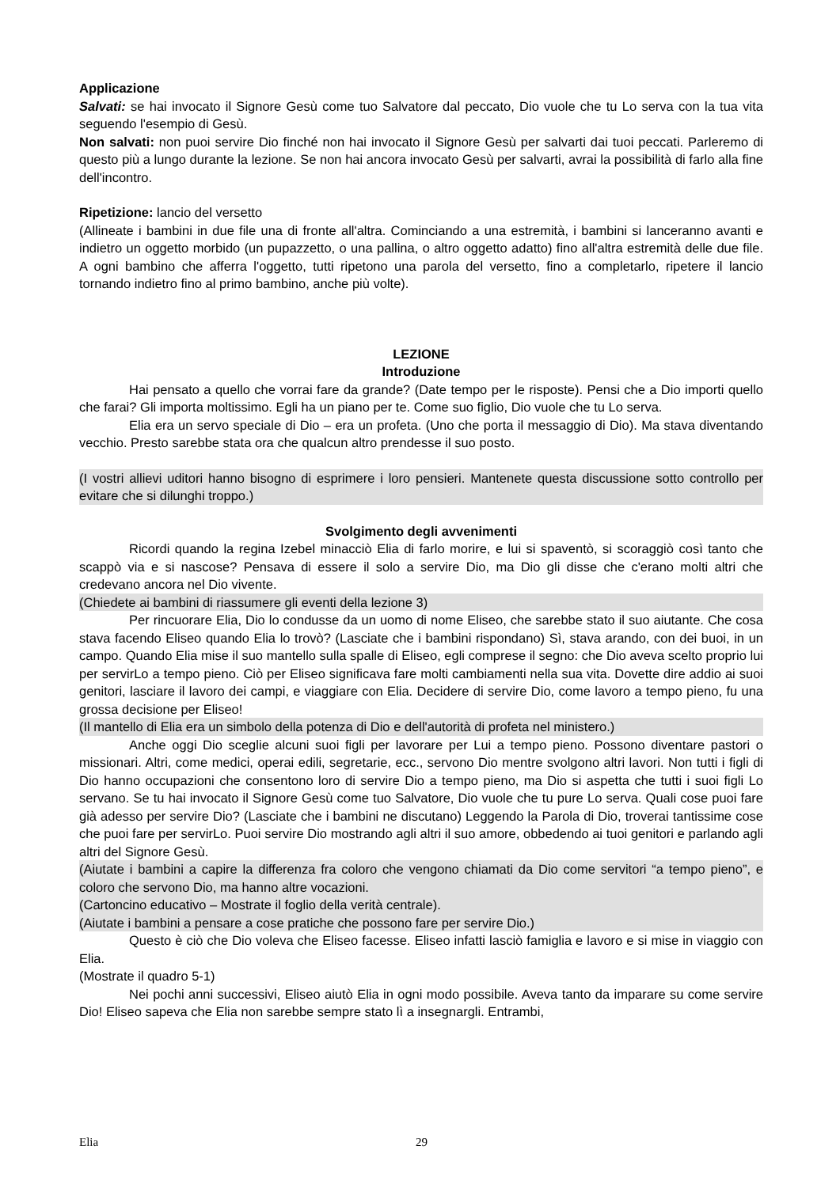Applicazione
Salvati: se hai invocato il Signore Gesù come tuo Salvatore dal peccato, Dio vuole che tu Lo serva con la tua vita seguendo l'esempio di Gesù.
Non salvati: non puoi servire Dio finché non hai invocato il Signore Gesù per salvarti dai tuoi peccati. Parleremo di questo più a lungo durante la lezione. Se non hai ancora invocato Gesù per salvarti, avrai la possibilità di farlo alla fine dell'incontro.
Ripetizione: lancio del versetto
(Allineate i bambini in due file una di fronte all'altra. Cominciando a una estremità, i bambini si lanceranno avanti e indietro un oggetto morbido (un pupazzetto, o una pallina, o altro oggetto adatto) fino all'altra estremità delle due file. A ogni bambino che afferra l'oggetto, tutti ripetono una parola del versetto, fino a completarlo, ripetere il lancio tornando indietro fino al primo bambino, anche più volte).
LEZIONE
Introduzione
Hai pensato a quello che vorrai fare da grande? (Date tempo per le risposte). Pensi che a Dio importi quello che farai? Gli importa moltissimo. Egli ha un piano per te. Come suo figlio, Dio vuole che tu Lo serva.
Elia era un servo speciale di Dio – era un profeta. (Uno che porta il messaggio di Dio). Ma stava diventando vecchio. Presto sarebbe stata ora che qualcun altro prendesse il suo posto.
(I vostri allievi uditori hanno bisogno di esprimere i loro pensieri. Mantenete questa discussione sotto controllo per evitare che si dilunghi troppo.)
Svolgimento degli avvenimenti
Ricordi quando la regina Izebel minacciò Elia di farlo morire, e lui si spaventò, si scoraggiò così tanto che scappò via e si nascose? Pensava di essere il solo a servire Dio, ma Dio gli disse che c'erano molti altri che credevano ancora nel Dio vivente.
(Chiedete ai bambini di riassumere gli eventi della lezione 3)
Per rincuorare Elia, Dio lo condusse da un uomo di nome Eliseo, che sarebbe stato il suo aiutante. Che cosa stava facendo Eliseo quando Elia lo trovò? (Lasciate che i bambini rispondano) Sì, stava arando, con dei buoi, in un campo. Quando Elia mise il suo mantello sulla spalle di Eliseo, egli comprese il segno: che Dio aveva scelto proprio lui per servirLo a tempo pieno. Ciò per Eliseo significava fare molti cambiamenti nella sua vita. Dovette dire addio ai suoi genitori, lasciare il lavoro dei campi, e viaggiare con Elia. Decidere di servire Dio, come lavoro a tempo pieno, fu una grossa decisione per Eliseo!
(Il mantello di Elia era un simbolo della potenza di Dio e dell'autorità di profeta nel ministero.)
Anche oggi Dio sceglie alcuni suoi figli per lavorare per Lui a tempo pieno. Possono diventare pastori o missionari. Altri, come medici, operai edili, segretarie, ecc., servono Dio mentre svolgono altri lavori. Non tutti i figli di Dio hanno occupazioni che consentono loro di servire Dio a tempo pieno, ma Dio si aspetta che tutti i suoi figli Lo servano. Se tu hai invocato il Signore Gesù come tuo Salvatore, Dio vuole che tu pure Lo serva. Quali cose puoi fare già adesso per servire Dio? (Lasciate che i bambini ne discutano) Leggendo la Parola di Dio, troverai tantissime cose che puoi fare per servirLo. Puoi servire Dio mostrando agli altri il suo amore, obbedendo ai tuoi genitori e parlando agli altri del Signore Gesù.
(Aiutate i bambini a capire la differenza fra coloro che vengono chiamati da Dio come servitori “a tempo pieno”, e coloro che servono Dio, ma hanno altre vocazioni.
(Cartoncino educativo – Mostrate il foglio della verità centrale).
(Aiutate i bambini a pensare a cose pratiche che possono fare per servire Dio.)
Questo è ciò che Dio voleva che Eliseo facesse. Eliseo infatti lasciò famiglia e lavoro e si mise in viaggio con Elia.
(Mostrate il quadro 5-1)
Nei pochi anni successivi, Eliseo aiutò Elia in ogni modo possibile. Aveva tanto da imparare su come servire Dio! Eliseo sapeva che Elia non sarebbe sempre stato lì a insegnargli. Entrambi,
Elia 29